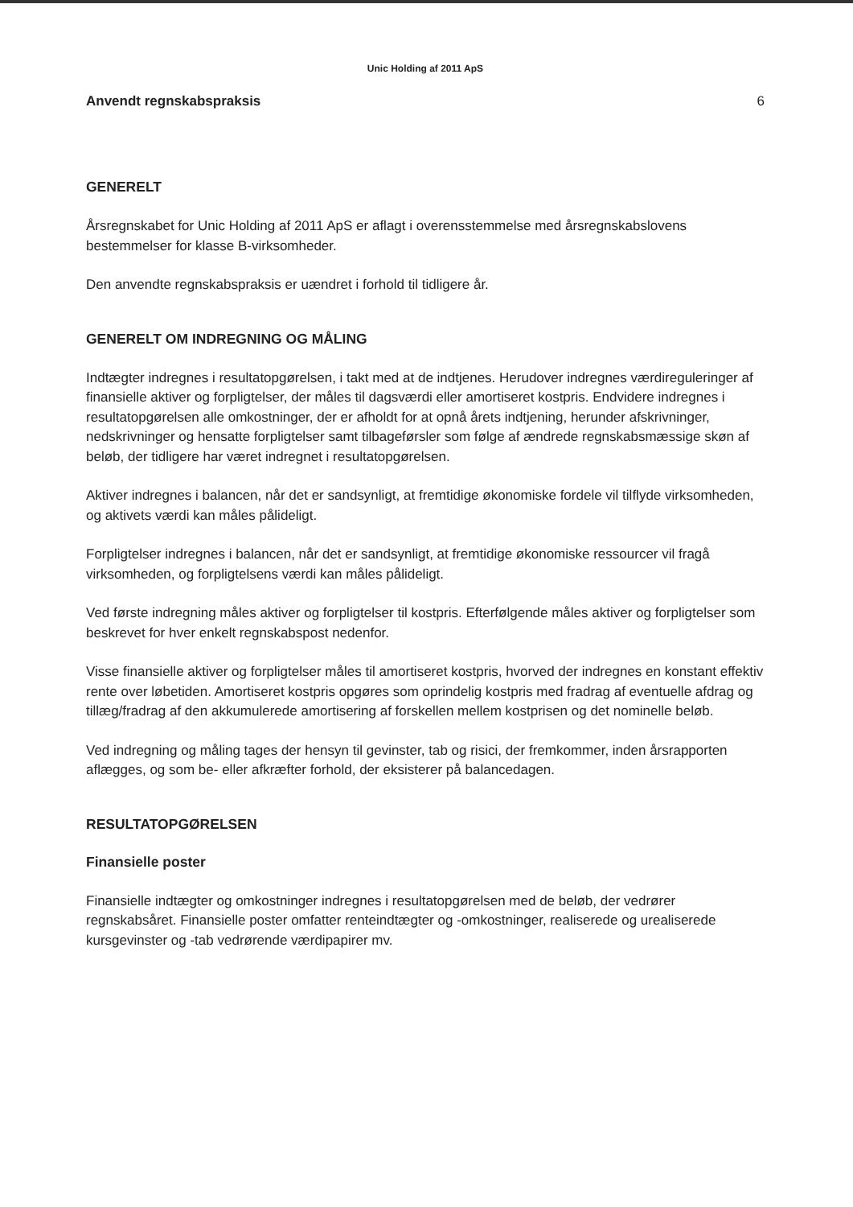Unic Holding af 2011 ApS
Anvendt regnskabspraksis 6
GENERELT
Årsregnskabet for Unic Holding af 2011 ApS er aflagt i overensstemmelse med årsregnskabslovens bestemmelser for klasse B-virksomheder.
Den anvendte regnskabspraksis er uændret i forhold til tidligere år.
GENERELT OM INDREGNING OG MÅLING
Indtægter indregnes i resultatopgørelsen, i takt med at de indtjenes. Herudover indregnes værdireguleringer af finansielle aktiver og forpligtelser, der måles til dagsværdi eller amortiseret kostpris. Endvidere indregnes i resultatopgørelsen alle omkostninger, der er afholdt for at opnå årets indtjening, herunder afskrivninger, nedskrivninger og hensatte forpligtelser samt tilbageførsler som følge af ændrede regnskabsmæssige skøn af beløb, der tidligere har været indregnet i resultatopgørelsen.
Aktiver indregnes i balancen, når det er sandsynligt, at fremtidige økonomiske fordele vil tilflyde virksomheden, og aktivets værdi kan måles pålideligt.
Forpligtelser indregnes i balancen, når det er sandsynligt, at fremtidige økonomiske ressourcer vil fragå virksomheden, og forpligtelsens værdi kan måles pålideligt.
Ved første indregning måles aktiver og forpligtelser til kostpris. Efterfølgende måles aktiver og forpligtelser som beskrevet for hver enkelt regnskabspost nedenfor.
Visse finansielle aktiver og forpligtelser måles til amortiseret kostpris, hvorved der indregnes en konstant effektiv rente over løbetiden. Amortiseret kostpris opgøres som oprindelig kostpris med fradrag af eventuelle afdrag og tillæg/fradrag af den akkumulerede amortisering af forskellen mellem kostprisen og det nominelle beløb.
Ved indregning og måling tages der hensyn til gevinster, tab og risici, der fremkommer, inden årsrapporten aflægges, og som be- eller afkræfter forhold, der eksisterer på balancedagen.
RESULTATOPGØRELSEN
Finansielle poster
Finansielle indtægter og omkostninger indregnes i resultatopgørelsen med de beløb, der vedrører regnskabsåret. Finansielle poster omfatter renteindtægter og -omkostninger, realiserede og urealiserede kursgevinster og -tab vedrørende værdipapirer mv.